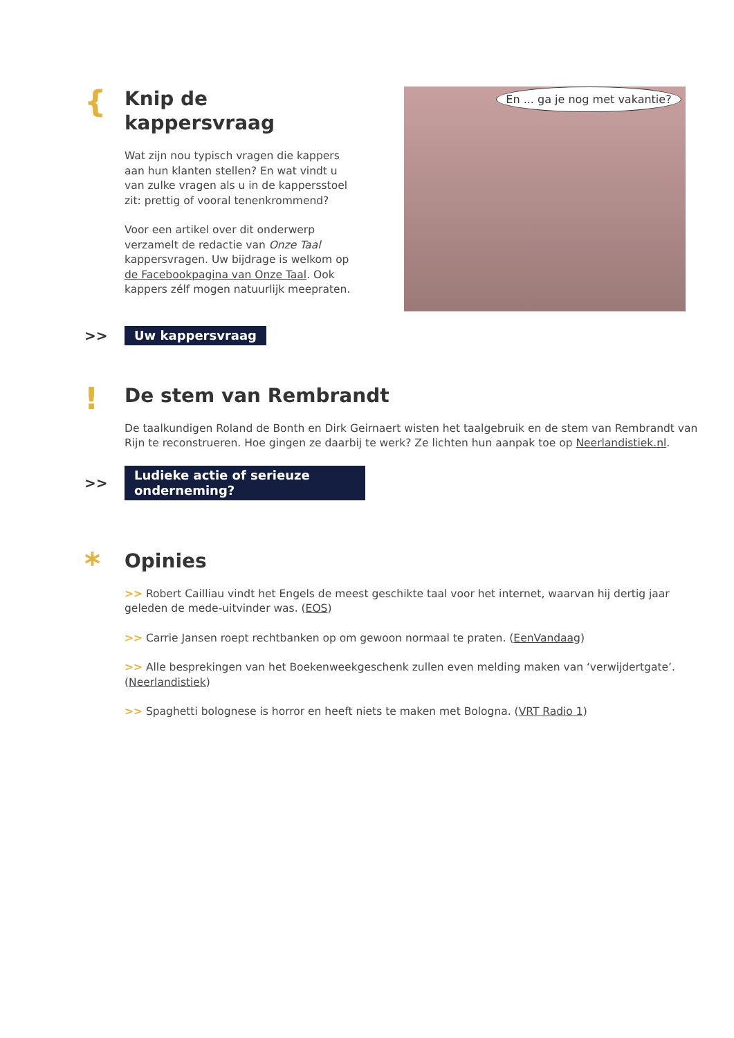{
Knip de kappersvraag
Wat zijn nou typisch vragen die kappers aan hun klanten stellen? En wat vindt u van zulke vragen als u in de kappersstoel zit: prettig of vooral tenenkrommend?
Voor een artikel over dit onderwerp verzamelt de redactie van Onze Taal kappersvragen. Uw bijdrage is welkom op de Facebookpagina van Onze Taal. Ook kappers zélf mogen natuurlijk meepraten.
En ... ga je nog met vakantie?
>>
Uw kappersvraag
!
De stem van Rembrandt
De taalkundigen Roland de Bonth en Dirk Geirnaert wisten het taalgebruik en de stem van Rembrandt van Rijn te reconstrueren. Hoe gingen ze daarbij te werk? Ze lichten hun aanpak toe op Neerlandistiek.nl.
>>
Ludieke actie of serieuze onderneming?
*
Opinies
>> Robert Cailliau vindt het Engels de meest geschikte taal voor het internet, waarvan hij dertig jaar geleden de mede-uitvinder was. (EOS)
>> Carrie Jansen roept rechtbanken op om gewoon normaal te praten. (EenVandaag)
>> Alle besprekingen van het Boekenweekgeschenk zullen even melding maken van ‘verwijdertgate’. (Neerlandistiek)
>> Spaghetti bolognese is horror en heeft niets te maken met Bologna. (VRT Radio 1)